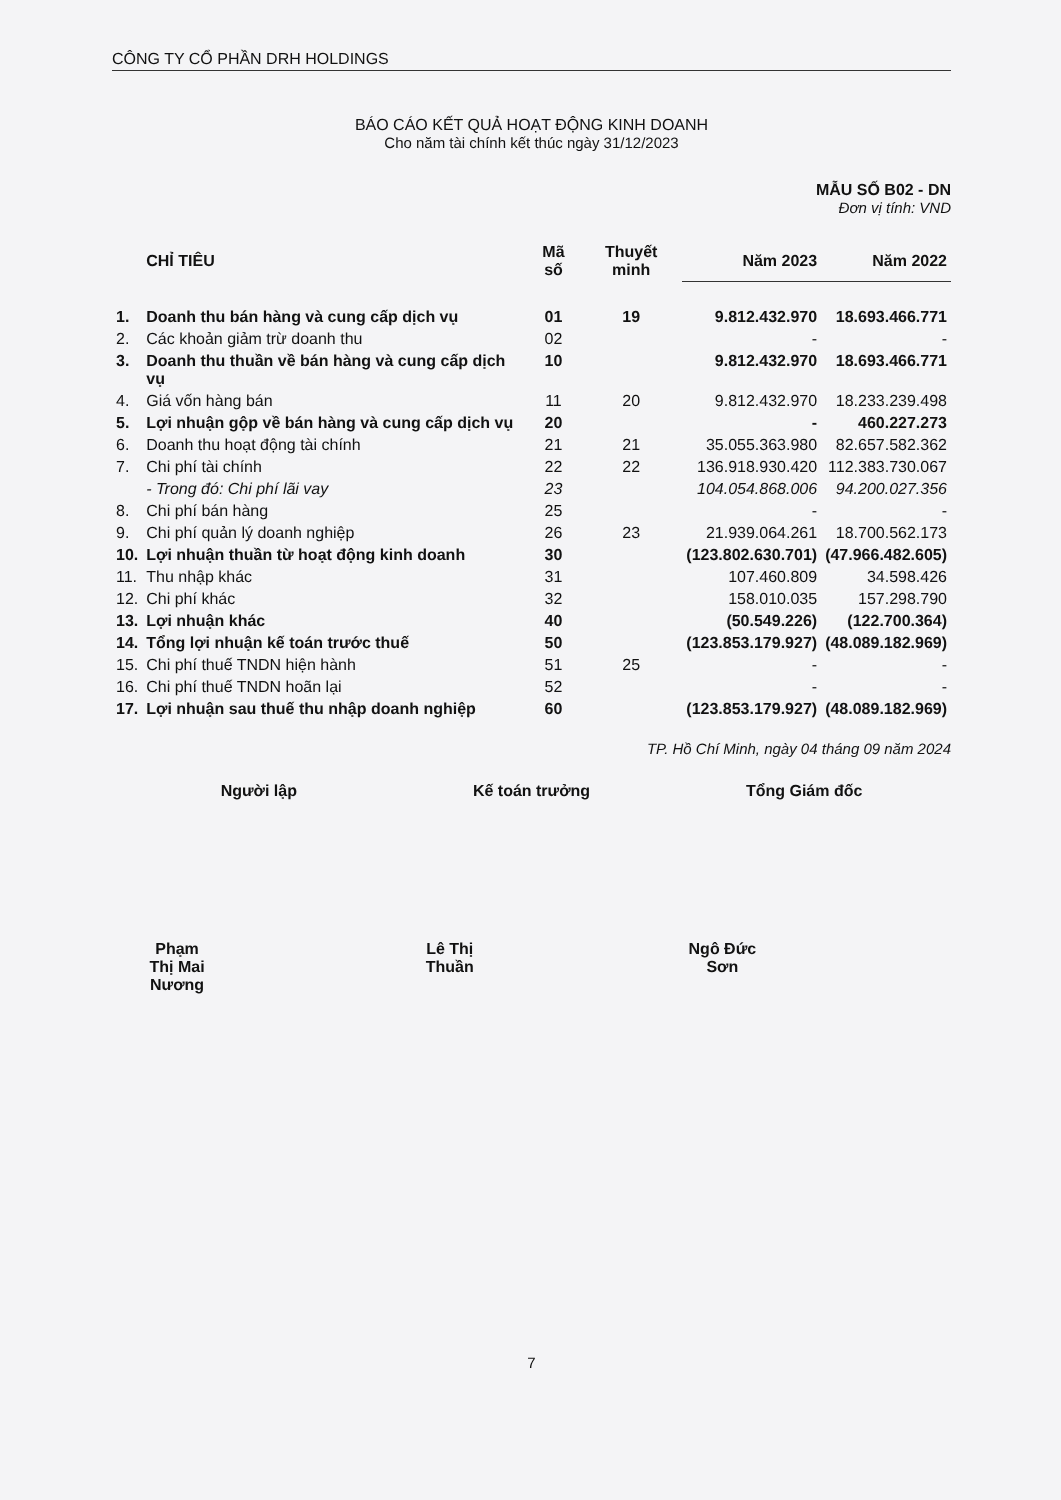CÔNG TY CỔ PHẦN DRH HOLDINGS
BÁO CÁO KẾT QUẢ HOẠT ĐỘNG KINH DOANH
Cho năm tài chính kết thúc ngày 31/12/2023
MẪU SỐ B02 - DN
Đơn vị tính: VND
| | CHỈ TIÊU | Mã số | Thuyết minh | Năm 2023 | Năm 2022 |
| --- | --- | --- | --- | --- | --- |
| 1. | Doanh thu bán hàng và cung cấp dịch vụ | 01 | 19 | 9.812.432.970 | 18.693.466.771 |
| 2. | Các khoản giảm trừ doanh thu | 02 | | - | - |
| 3. | Doanh thu thuần về bán hàng và cung cấp dịch vụ | 10 | | 9.812.432.970 | 18.693.466.771 |
| 4. | Giá vốn hàng bán | 11 | 20 | 9.812.432.970 | 18.233.239.498 |
| 5. | Lợi nhuận gộp về bán hàng và cung cấp dịch vụ | 20 | | - | 460.227.273 |
| 6. | Doanh thu hoạt động tài chính | 21 | 21 | 35.055.363.980 | 82.657.582.362 |
| 7. | Chi phí tài chính | 22 | 22 | 136.918.930.420 | 112.383.730.067 |
| | - Trong đó: Chi phí lãi vay | 23 | | 104.054.868.006 | 94.200.027.356 |
| 8. | Chi phí bán hàng | 25 | | - | - |
| 9. | Chi phí quản lý doanh nghiệp | 26 | 23 | 21.939.064.261 | 18.700.562.173 |
| 10. | Lợi nhuận thuần từ hoạt động kinh doanh | 30 | | (123.802.630.701) | (47.966.482.605) |
| 11. | Thu nhập khác | 31 | | 107.460.809 | 34.598.426 |
| 12. | Chi phí khác | 32 | | 158.010.035 | 157.298.790 |
| 13. | Lợi nhuận khác | 40 | | (50.549.226) | (122.700.364) |
| 14. | Tổng lợi nhuận kế toán trước thuế | 50 | | (123.853.179.927) | (48.089.182.969) |
| 15. | Chi phí thuế TNDN hiện hành | 51 | 25 | - | - |
| 16. | Chi phí thuế TNDN hoãn lại | 52 | | - | - |
| 17. | Lợi nhuận sau thuế thu nhập doanh nghiệp | 60 | | (123.853.179.927) | (48.089.182.969) |
TP. Hồ Chí Minh, ngày 04 tháng 09 năm 2024
Người lập
Phạm Thị Mai Nương
Kế toán trưởng
Lê Thị Thuần
Tổng Giám đốc
Ngô Đức Sơn
7